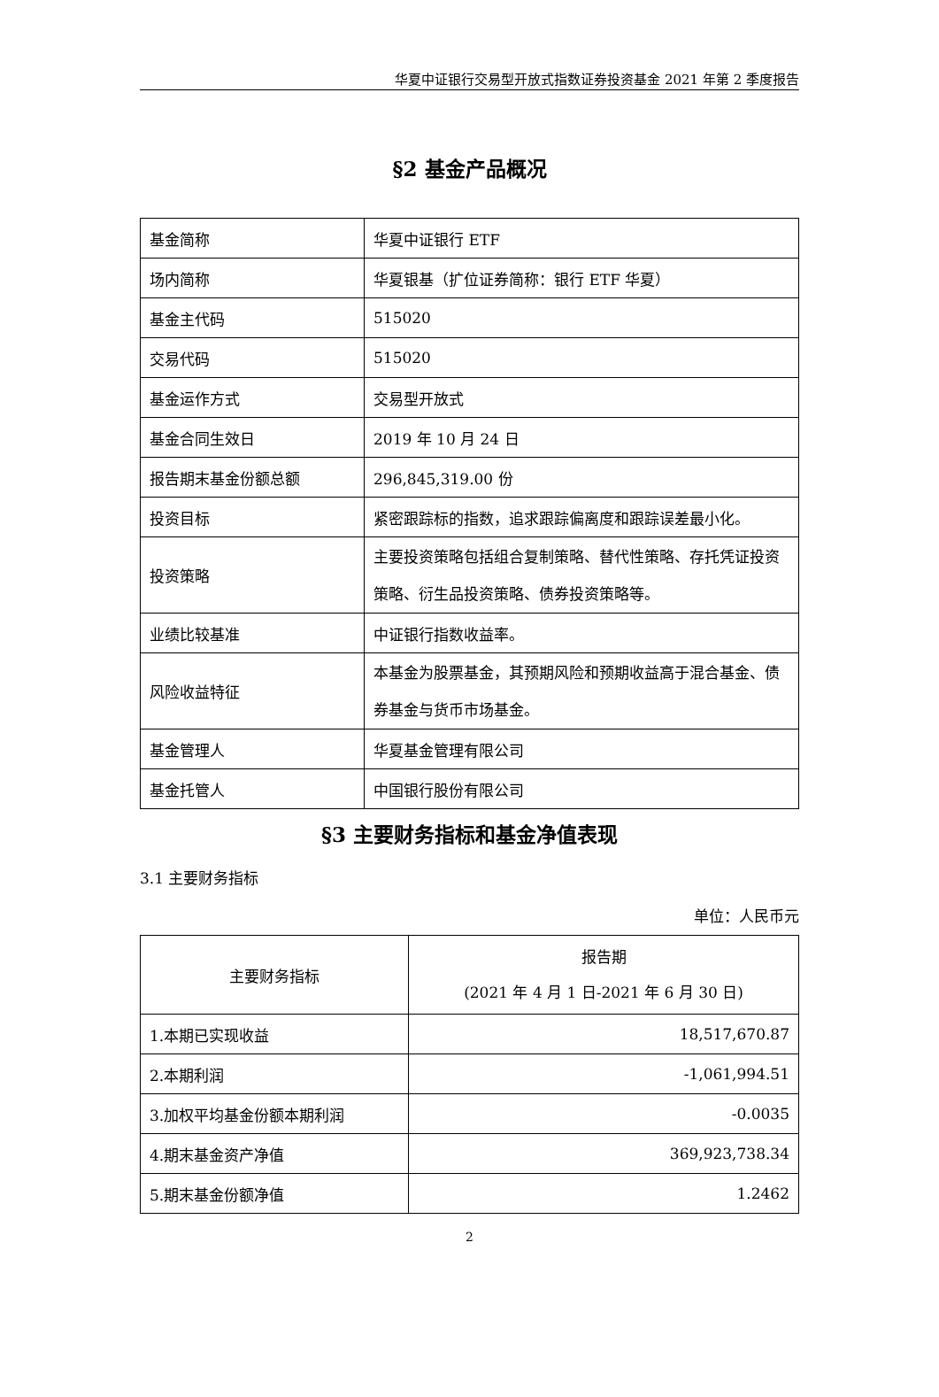华夏中证银行交易型开放式指数证券投资基金 2021 年第 2 季度报告
§2 基金产品概况
| 基金简称 | 华夏中证银行 ETF |
| 场内简称 | 华夏银基（扩位证券简称：银行 ETF 华夏） |
| 基金主代码 | 515020 |
| 交易代码 | 515020 |
| 基金运作方式 | 交易型开放式 |
| 基金合同生效日 | 2019 年 10 月 24 日 |
| 报告期末基金份额总额 | 296,845,319.00 份 |
| 投资目标 | 紧密跟踪标的指数，追求跟踪偏离度和跟踪误差最小化。 |
| 投资策略 | 主要投资策略包括组合复制策略、替代性策略、存托凭证投资策略、衍生品投资策略、债券投资策略等。 |
| 业绩比较基准 | 中证银行指数收益率。 |
| 风险收益特征 | 本基金为股票基金，其预期风险和预期收益高于混合基金、债券基金与货币市场基金。 |
| 基金管理人 | 华夏基金管理有限公司 |
| 基金托管人 | 中国银行股份有限公司 |
§3 主要财务指标和基金净值表现
3.1 主要财务指标
单位：人民币元
| 主要财务指标 | 报告期 (2021 年 4 月 1 日-2021 年 6 月 30 日) |
| --- | --- |
| 1.本期已实现收益 | 18,517,670.87 |
| 2.本期利润 | -1,061,994.51 |
| 3.加权平均基金份额本期利润 | -0.0035 |
| 4.期末基金资产净值 | 369,923,738.34 |
| 5.期末基金份额净值 | 1.2462 |
2